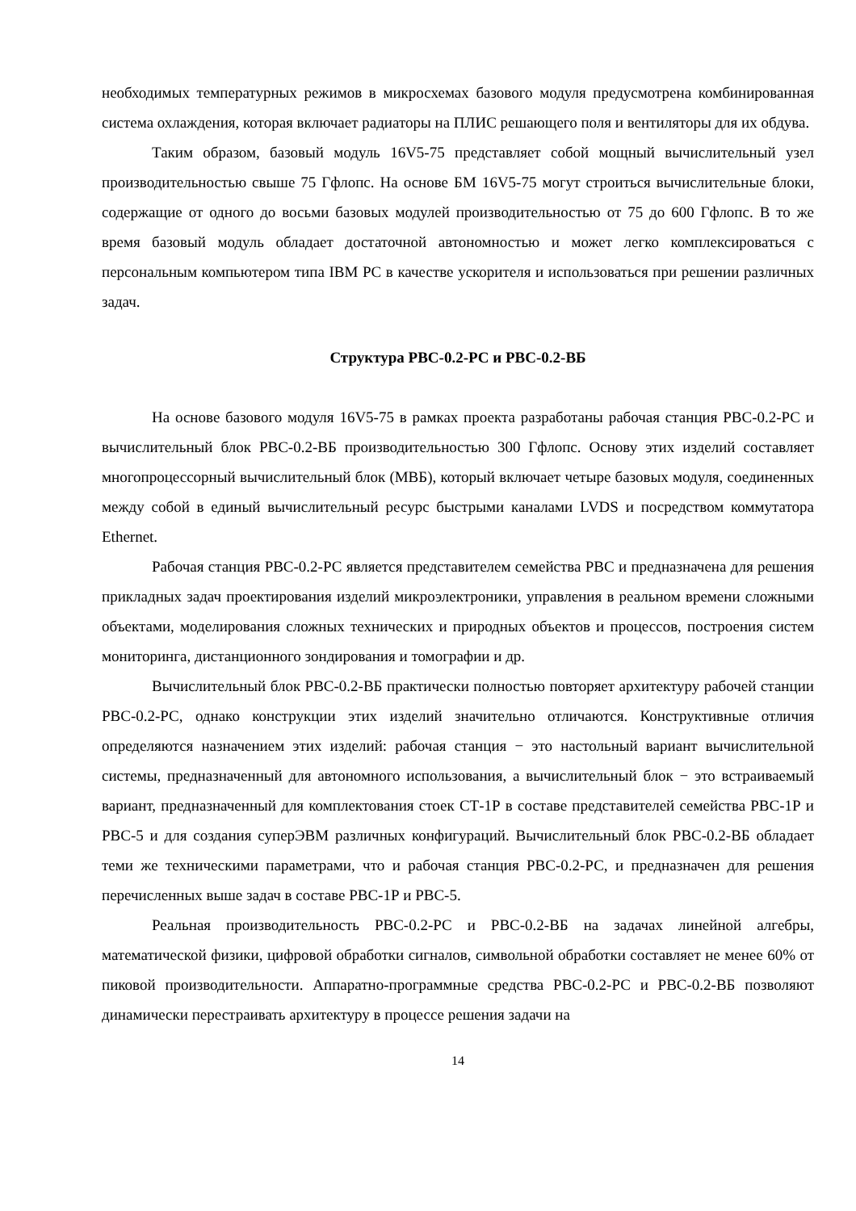необходимых температурных режимов в микросхемах базового модуля предусмотрена комбинированная система охлаждения, которая включает радиаторы на ПЛИС решающего поля и вентиляторы для их обдува.
Таким образом, базовый модуль 16V5-75 представляет собой мощный вычислительный узел производительностью свыше 75 Гфлопс. На основе БМ 16V5-75 могут строиться вычислительные блоки, содержащие от одного до восьми базовых модулей производительностью от 75 до 600 Гфлопс. В то же время базовый модуль обладает достаточной автономностью и может легко комплексироваться с персональным компьютером типа IBM PC в качестве ускорителя и использоваться при решении различных задач.
Структура РВС-0.2-РС и РВС-0.2-ВБ
На основе базового модуля 16V5-75 в рамках проекта разработаны рабочая станция РВС-0.2-РС и вычислительный блок РВС-0.2-ВБ производительностью 300 Гфлопс. Основу этих изделий составляет многопроцессорный вычислительный блок (МВБ), который включает четыре базовых модуля, соединенных между собой в единый вычислительный ресурс быстрыми каналами LVDS и посредством коммутатора Ethernet.
Рабочая станция РВС-0.2-РС является представителем семейства РВС и предназначена для решения прикладных задач проектирования изделий микроэлектроники, управления в реальном времени сложными объектами, моделирования сложных технических и природных объектов и процессов, построения систем мониторинга, дистанционного зондирования и томографии и др.
Вычислительный блок РВС-0.2-ВБ практически полностью повторяет архитектуру рабочей станции РВС-0.2-РС, однако конструкции этих изделий значительно отличаются. Конструктивные отличия определяются назначением этих изделий: рабочая станция − это настольный вариант вычислительной системы, предназначенный для автономного использования, а вычислительный блок − это встраиваемый вариант, предназначенный для комплектования стоек СТ-1Р в составе представителей семейства РВС-1Р и РВС-5 и для создания суперЭВМ различных конфигураций. Вычислительный блок РВС-0.2-ВБ обладает теми же техническими параметрами, что и рабочая станция РВС-0.2-РС, и предназначен для решения перечисленных выше задач в составе РВС-1Р и РВС-5.
Реальная производительность РВС-0.2-РС и РВС-0.2-ВБ на задачах линейной алгебры, математической физики, цифровой обработки сигналов, символьной обработки составляет не менее 60% от пиковой производительности. Аппаратно-программные средства РВС-0.2-РС и РВС-0.2-ВБ позволяют динамически перестраивать архитектуру в процессе решения задачи на
14